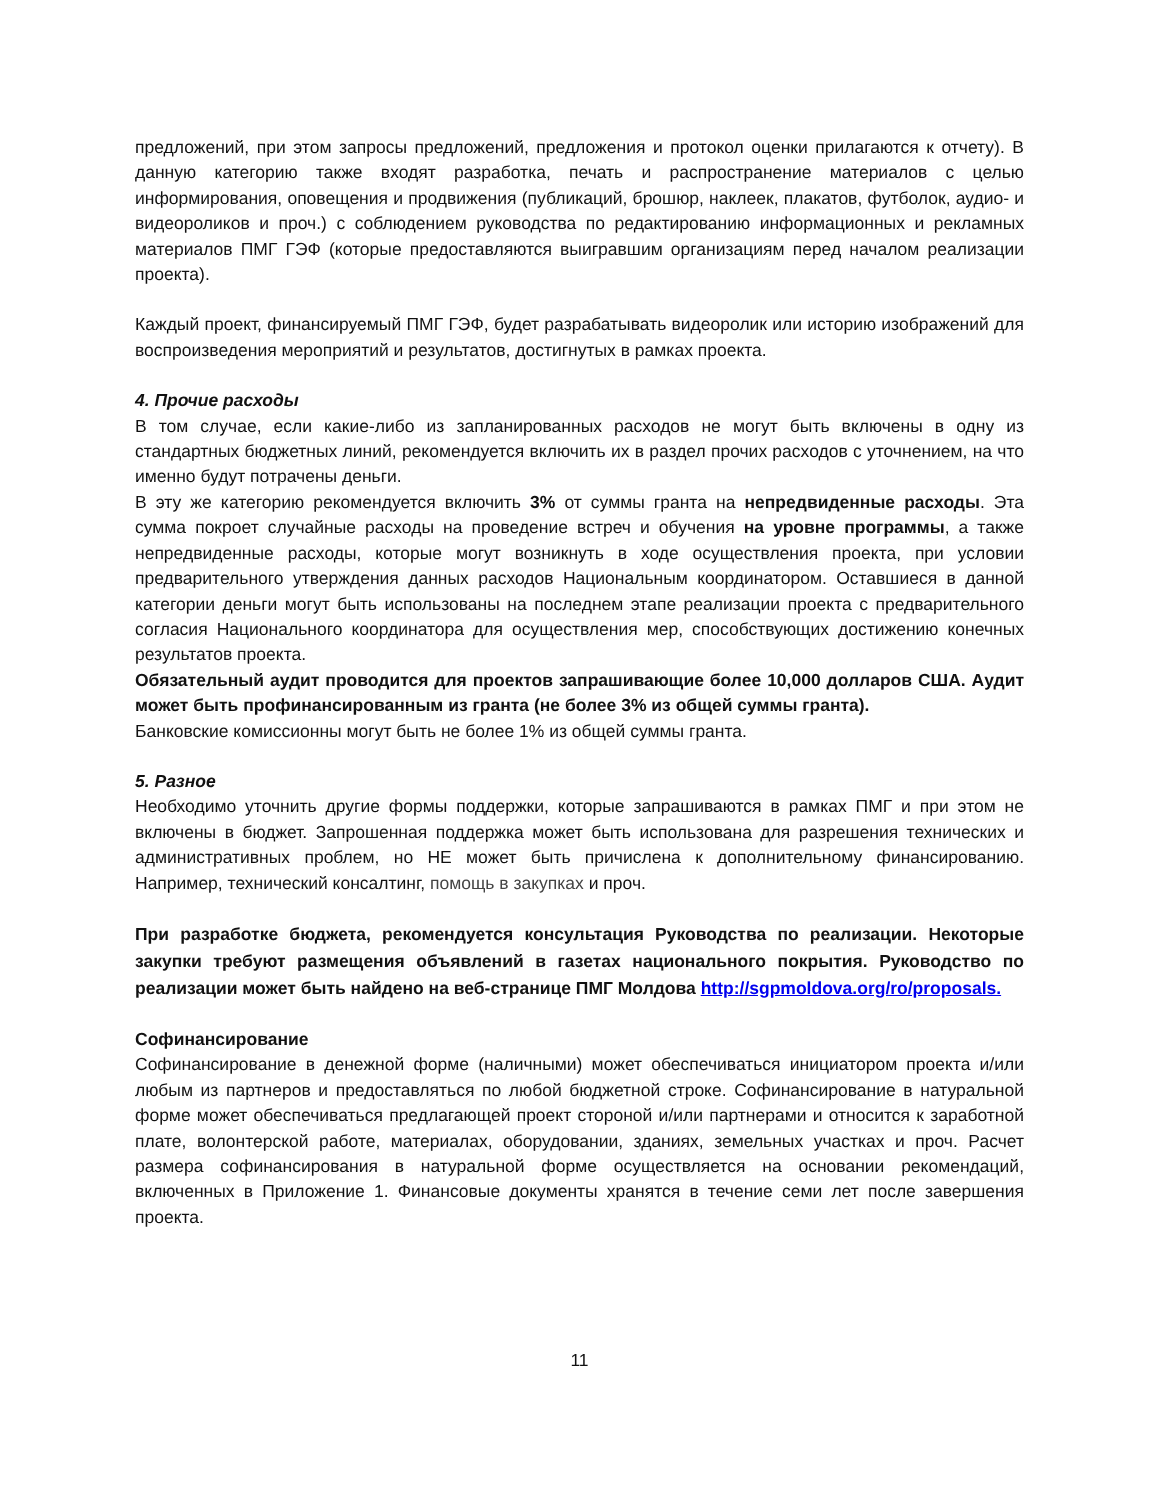предложений, при этом запросы предложений, предложения и протокол оценки прилагаются к отчету). В данную категорию также входят разработка, печать и распространение материалов с целью информирования, оповещения и продвижения (публикаций, брошюр, наклеек, плакатов, футболок, аудио- и видеороликов и проч.) с соблюдением руководства по редактированию информационных и рекламных материалов ПМГ ГЭФ (которые предоставляются выигравшим организациям перед началом реализации проекта).
Каждый проект, финансируемый ПМГ ГЭФ, будет разрабатывать видеоролик или историю изображений для воспроизведения мероприятий и результатов, достигнутых в рамках проекта.
4. Прочие расходы
В том случае, если какие-либо из запланированных расходов не могут быть включены в одну из стандартных бюджетных линий, рекомендуется включить их в раздел прочих расходов с уточнением, на что именно будут потрачены деньги.
В эту же категорию рекомендуется включить 3% от суммы гранта на непредвиденные расходы. Эта сумма покроет случайные расходы на проведение встреч и обучения на уровне программы, а также непредвиденные расходы, которые могут возникнуть в ходе осуществления проекта, при условии предварительного утверждения данных расходов Национальным координатором. Оставшиеся в данной категории деньги могут быть использованы на последнем этапе реализации проекта с предварительного согласия Национального координатора для осуществления мер, способствующих достижению конечных результатов проекта.
Обязательный аудит проводится для проектов запрашивающие более 10,000 долларов США. Аудит может быть профинансированным из гранта (не более 3% из общей суммы гранта).
Банковские комиссионны могут быть не более 1% из общей суммы гранта.
5. Разное
Необходимо уточнить другие формы поддержки, которые запрашиваются в рамках ПМГ и при этом не включены в бюджет. Запрошенная поддержка может быть использована для разрешения технических и административных проблем, но НЕ может быть причислена к дополнительному финансированию. Например, технический консалтинг, помощь в закупках и проч.
При разработке бюджета, рекомендуется консультация Руководства по реализации. Некоторые закупки требуют размещения объявлений в газетах национального покрытия. Руководство по реализации может быть найдено на веб-странице ПМГ Молдова http://sgpmoldova.org/ro/proposals.
Софинансирование
Софинансирование в денежной форме (наличными) может обеспечиваться инициатором проекта и/или любым из партнеров и предоставляться по любой бюджетной строке. Софинансирование в натуральной форме может обеспечиваться предлагающей проект стороной и/или партнерами и относится к заработной плате, волонтерской работе, материалах, оборудовании, зданиях, земельных участках и проч. Расчет размера софинансирования в натуральной форме осуществляется на основании рекомендаций, включенных в Приложение 1. Финансовые документы хранятся в течение семи лет после завершения проекта.
11